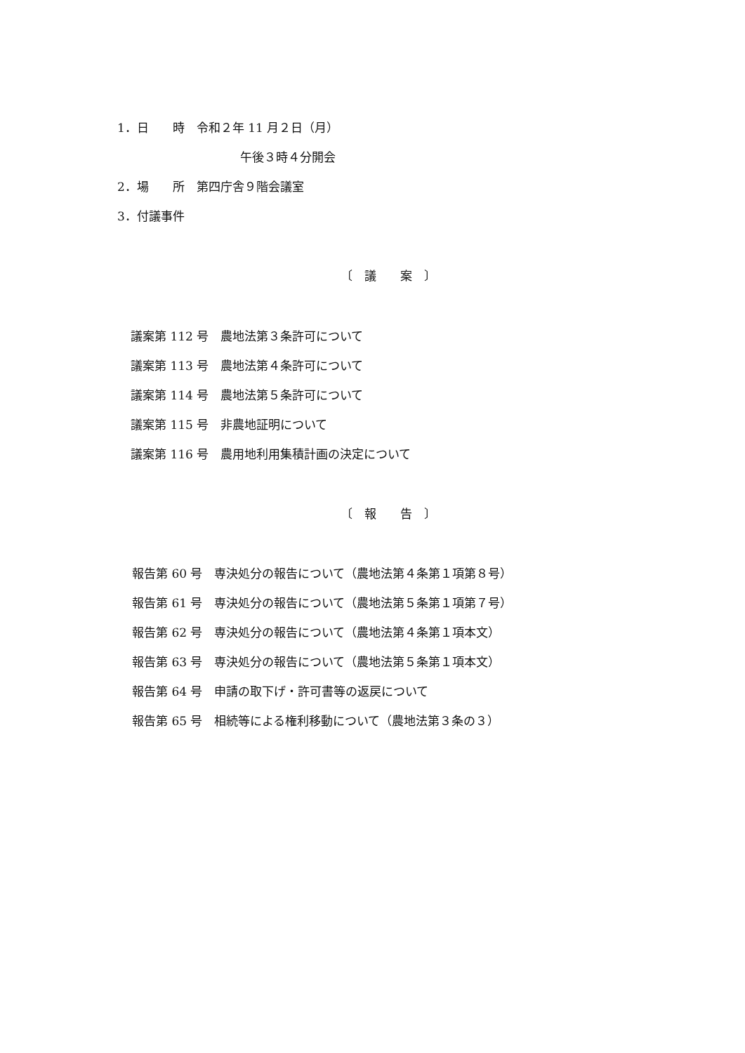1．日　　時　令和２年 11 月２日（月）
午後３時４分開会
2．場　　所　第四庁舎９階会議室
3．付議事件
〔　議　　案　〕
議案第 112 号　農地法第３条許可について
議案第 113 号　農地法第４条許可について
議案第 114 号　農地法第５条許可について
議案第 115 号　非農地証明について
議案第 116 号　農用地利用集積計画の決定について
〔　報　　告　〕
報告第 60 号　専決処分の報告について（農地法第４条第１項第８号）
報告第 61 号　専決処分の報告について（農地法第５条第１項第７号）
報告第 62 号　専決処分の報告について（農地法第４条第１項本文）
報告第 63 号　専決処分の報告について（農地法第５条第１項本文）
報告第 64 号　申請の取下げ・許可書等の返戻について
報告第 65 号　相続等による権利移動について（農地法第３条の３）